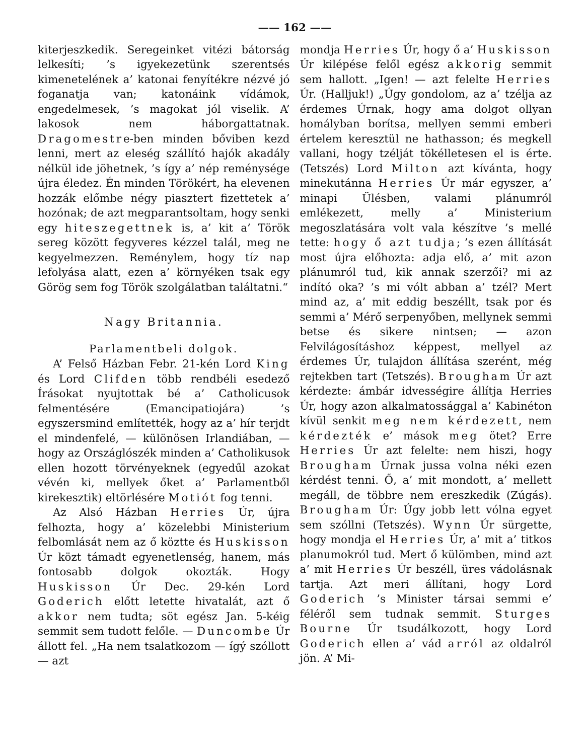—— 162 ——
kiterjeszkedik. Seregeinket vitézi bátorság lelkesíti; ’s igyekezetünk szerentsés kimenetelének a’ katonai fenyítékre nézvé jó foganatja van; katonáink vídámok, engedelmesek, ’s magokat jól viselik. A’ lakosok nem háborgattatnak. Dragomestre-ben minden bőviben kezd lenni, mert az eleség szállító hajók akadály nélkül ide jöhetnek, ’s így a’ nép reménysége újra éledez. Én minden Törökért, ha elevenen hozzák előmbe négy piasztert fizettetek a’ hozónak; de azt megparantsoltam, hogy senki egy hiteszegettnek is, a’ kit a’ Török sereg között fegyveres kézzel talál, meg ne kegyelmezzen. Reménylem, hogy tíz nap lefolyása alatt, ezen a’ környéken tsak egy Görög sem fog Török szolgálatban találtatni.“
Nagy Britannia.
Parlamentbeli dolgok.
A’ Felső Házban Febr. 21-kén Lord King és Lord Clifden több rendbéli esedező Írásokat nyujtottak bé a’ Catholicusok felmentésére (Emancipatiojára) ’s egyszersmind említették, hogy az a’ hír terjdt el mindenfelé, — különösen Irlandiában, — hogy az Országlószék minden a’ Catholikusok ellen hozott törvényeknek (egyedűl azokat vévén ki, mellyek őket a’ Parlamentből kirekesztik) eltörlésére Motiót fog tenni.
Az Alsó Házban Herries Úr, újra felhozta, hogy a’ közelebbi Ministerium felbomlását nem az ő köztte és Huskisson Úr közt támadt egyenetlenség, hanem, más fontosabb dolgok okozták. Hogy Huskisson Úr Dec. 29-kén Lord Goderich előtt letette hivatalát, azt ő akkor nem tudta; söt egész Jan. 5-kéig semmit sem tudott felőle. — Duncombe Úr állott fel. „Ha nem tsalatkozom — ígý szóllott — azt
mondja Herries Úr, hogy ő a’ Huskisson Úr kilépése felől egész akkorig semmit sem hallott. „Igen! — azt felelte Herries Úr. (Halljuk!) „Úgy gondolom, az a’ tzélja az érdemes Úrnak, hogy ama dolgot ollyan homályban borítsa, mellyen semmi emberi értelem keresztül ne hathasson; és megkell vallani, hogy tzélját tökélletesen el is érte. (Tetszés) Lord Milton azt kívánta, hogy minekutánna Herries Úr már egyszer, a’ minapi Ülésben, valami plánumról emlékezett, melly a’ Ministerium megoszlatására volt vala készítve ’s mellé tette: hogy ő azt tudja; ’s ezen állítását most újra előhozta: adja elő, a’ mit azon plánumról tud, kik annak szerzői? mi az indító oka? ’s mi vólt abban a’ tzél? Mert mind az, a’ mit eddig beszéllt, tsak por és semmi a’ Mérő serpenyőben, mellynek semmi betse és sikere nintsen; — azon Felvilágosításhoz képpest, mellyel az érdemes Úr, tulajdon állítása szerént, még rejtekben tart (Tetszés). Brougham Úr azt kérdezte: ámbár idvességire állítja Herries Úr, hogy azon alkalmatossággal a’ Kabinéton kívül senkit meg nem kérdezett, nem kérdezték e’ mások meg ötet? Erre Herries Úr azt felelte: nem hiszi, hogy Brougham Úrnak jussa volna néki ezen kérdést tenni. Ő, a’ mit mondott, a’ mellett megáll, de többre nem ereszkedik (Zúgás). Brougham Úr: Úgy jobb lett vólna egyet sem szóllni (Tetszés). Wynn Úr sürgette, hogy mondja el Herries Úr, a’ mit a’ titkos planumokról tud. Mert ő külömben, mind azt a’ mit Herries Úr beszéll, üres vádolásnak tartja. Azt meri állítani, hogy Lord Goderich ’s Minister társai semmi e’ féléről sem tudnak semmit. Sturges Bourne Úr tsudálkozott, hogy Lord Goderich ellen a’ vád arról az oldalról jön. A’ Mi-